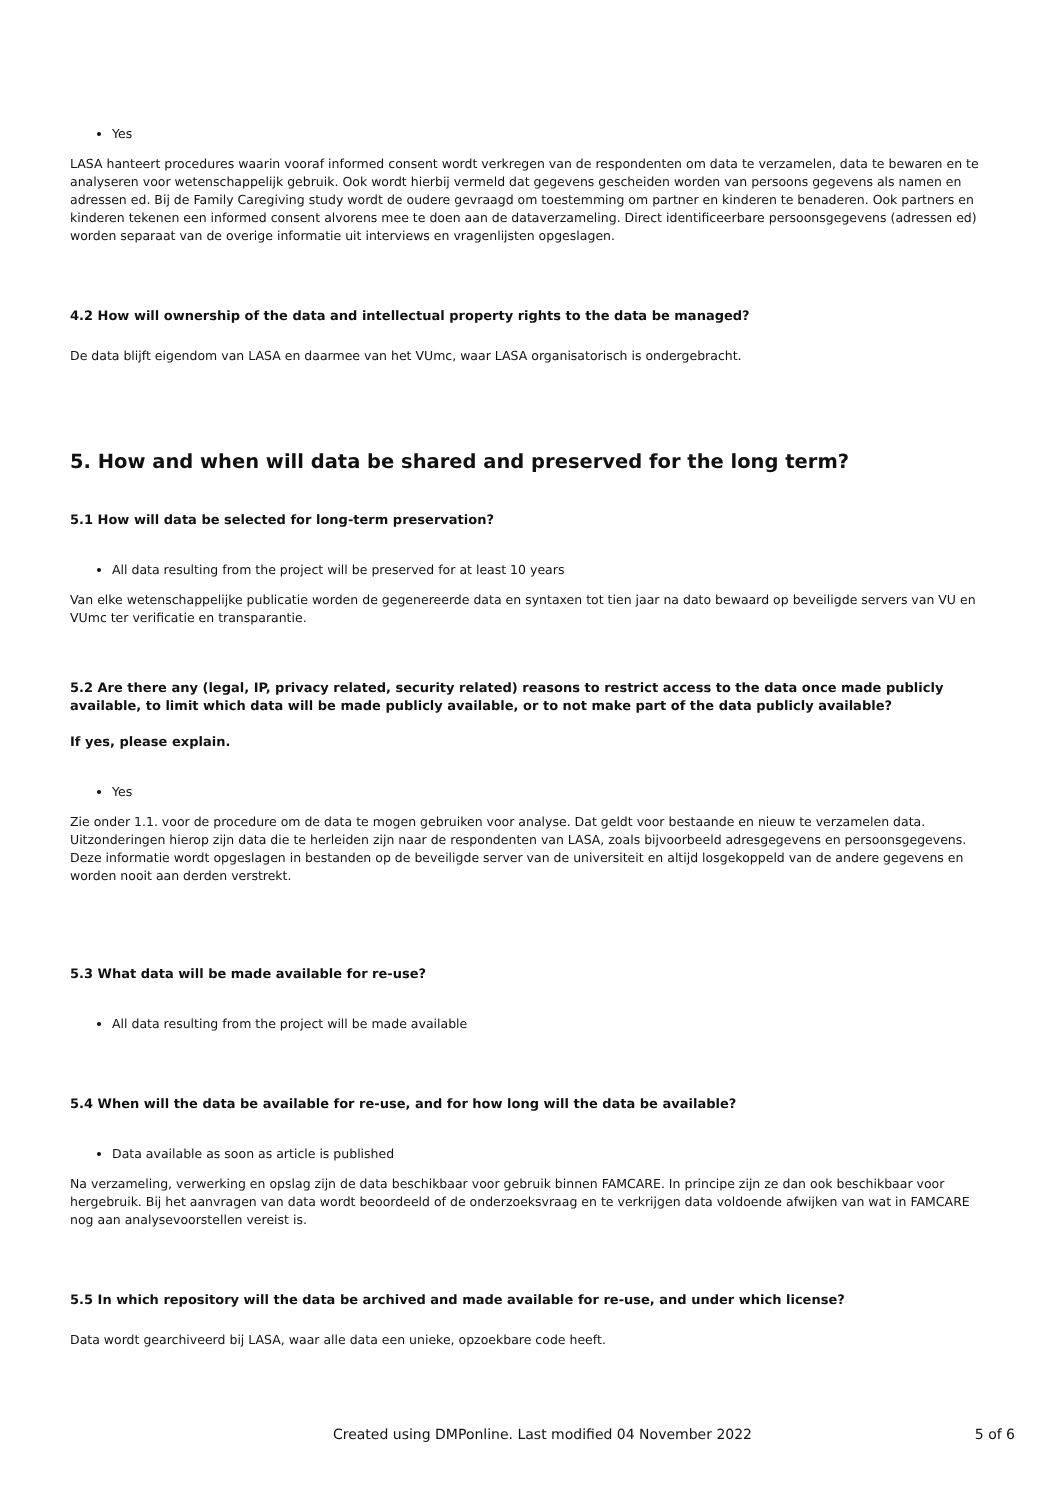Yes
LASA hanteert procedures waarin vooraf informed consent wordt verkregen van de respondenten om data te verzamelen, data te bewaren en te analyseren voor wetenschappelijk gebruik. Ook wordt hierbij vermeld dat gegevens gescheiden worden van persoons gegevens als namen en adressen ed. Bij de Family Caregiving study wordt de oudere gevraagd om toestemming om partner en kinderen te benaderen. Ook partners en kinderen tekenen een informed consent alvorens mee te doen aan de dataverzameling. Direct identificeerbare persoonsgegevens (adressen ed) worden separaat van de overige informatie uit interviews en vragenlijsten opgeslagen.
4.2 How will ownership of the data and intellectual property rights to the data be managed?
De data blijft eigendom van LASA en daarmee van het VUmc, waar LASA organisatorisch is ondergebracht.
5. How and when will data be shared and preserved for the long term?
5.1 How will data be selected for long-term preservation?
All data resulting from the project will be preserved for at least 10 years
Van elke wetenschappelijke publicatie worden de gegenereerde data en syntaxen tot tien jaar na dato bewaard op beveiligde servers van VU en VUmc ter verificatie en transparantie.
5.2 Are there any (legal, IP, privacy related, security related) reasons to restrict access to the data once made publicly available, to limit which data will be made publicly available, or to not make part of the data publicly available?
If yes, please explain.
Yes
Zie onder 1.1. voor de procedure om de data te mogen gebruiken voor analyse. Dat geldt voor bestaande en nieuw te verzamelen data. Uitzonderingen hierop zijn data die te herleiden zijn naar de respondenten van LASA, zoals bijvoorbeeld adresgegevens en persoonsgegevens. Deze informatie wordt opgeslagen in bestanden op de beveiligde server van de universiteit en altijd losgekoppeld van de andere gegevens en worden nooit aan derden verstrekt.
5.3 What data will be made available for re-use?
All data resulting from the project will be made available
5.4 When will the data be available for re-use, and for how long will the data be available?
Data available as soon as article is published
Na verzameling, verwerking en opslag zijn de data beschikbaar voor gebruik binnen FAMCARE. In principe zijn ze dan ook beschikbaar voor hergebruik. Bij het aanvragen van data wordt beoordeeld of de onderzoeksvraag en te verkrijgen data voldoende afwijken van wat in FAMCARE nog aan analysevoorstellen vereist is.
5.5 In which repository will the data be archived and made available for re-use, and under which license?
Data wordt gearchiveerd bij LASA, waar alle data een unieke, opzoekbare code heeft.
Created using DMPonline. Last modified 04 November 2022
5 of 6